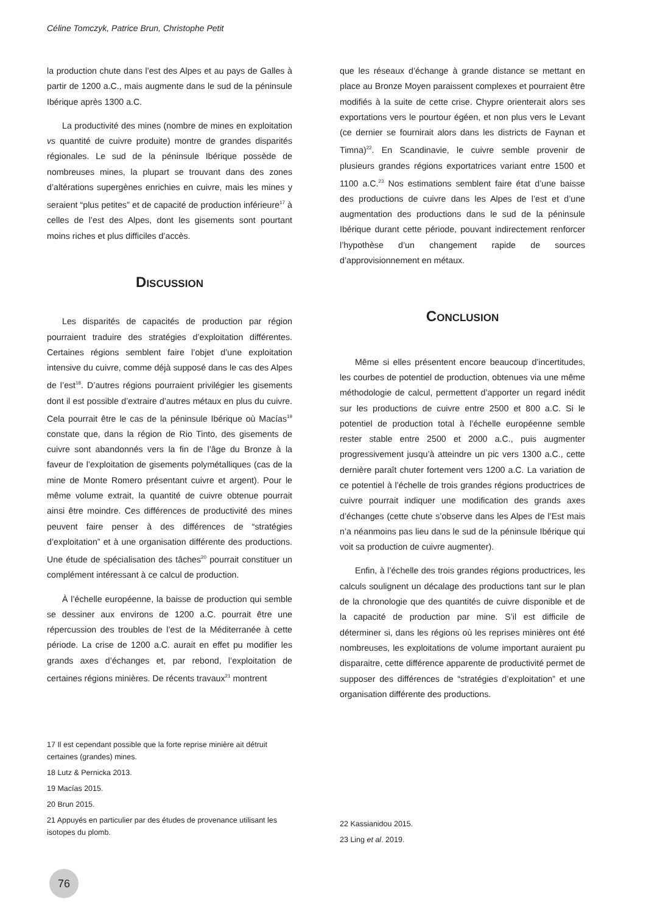Céline Tomczyk, Patrice Brun, Christophe Petit
la production chute dans l’est des Alpes et au pays de Galles à partir de 1200 a.C., mais augmente dans le sud de la péninsule Ibérique après 1300 a.C.
La productivité des mines (nombre de mines en exploitation vs quantité de cuivre produite) montre de grandes disparités régionales. Le sud de la péninsule Ibérique possède de nombreuses mines, la plupart se trouvant dans des zones d’altérations supergènes enrichies en cuivre, mais les mines y seraient “plus petites” et de capacité de production inférieure<sup>17</sup> à celles de l’est des Alpes, dont les gisements sont pourtant moins riches et plus difficiles d’accès.
Discussion
Les disparités de capacités de production par région pourraient traduire des stratégies d’exploitation différentes. Certaines régions semblent faire l’objet d’une exploitation intensive du cuivre, comme déjà supposé dans le cas des Alpes de l’est<sup>18</sup>. D’autres régions pourraient privilégier les gisements dont il est possible d’extraire d’autres métaux en plus du cuivre. Cela pourrait être le cas de la péninsule Ibérique où Macías<sup>19</sup> constate que, dans la région de Rio Tinto, des gisements de cuivre sont abandonnés vers la fin de l’âge du Bronze à la faveur de l’exploitation de gisements polymétalliques (cas de la mine de Monte Romero présentant cuivre et argent). Pour le même volume extrait, la quantité de cuivre obtenue pourrait ainsi être moindre. Ces différences de productivité des mines peuvent faire penser à des différences de “stratégies d’exploitation” et à une organisation différente des productions. Une étude de spécialisation des tâches<sup>20</sup> pourrait constituer un complément intéressant à ce calcul de production.
À l’échelle européenne, la baisse de production qui semble se dessiner aux environs de 1200 a.C. pourrait être une répercussion des troubles de l’est de la Méditerranée à cette période. La crise de 1200 a.C. aurait en effet pu modifier les grands axes d’échanges et, par rebond, l’exploitation de certaines régions minières. De récents travaux<sup>21</sup> montrent
que les réseaux d’échange à grande distance se mettant en place au Bronze Moyen paraissent complexes et pourraient être modifiés à la suite de cette crise. Chypre orienterait alors ses exportations vers le pourtour égéen, et non plus vers le Levant (ce dernier se fournirait alors dans les districts de Faynan et Timna)<sup>22</sup>. En Scandinavie, le cuivre semble provenir de plusieurs grandes régions exportatrices variant entre 1500 et 1100 a.C.<sup>23</sup> Nos estimations semblent faire état d’une baisse des productions de cuivre dans les Alpes de l’est et d’une augmentation des productions dans le sud de la péninsule Ibérique durant cette période, pouvant indirectement renforcer l’hypothèse d’un changement rapide de sources d’approvisionnement en métaux.
Conclusion
Même si elles présentent encore beaucoup d’incertitudes, les courbes de potentiel de production, obtenues via une même méthodologie de calcul, permettent d’apporter un regard inédit sur les productions de cuivre entre 2500 et 800 a.C. Si le potentiel de production total à l’échelle européenne semble rester stable entre 2500 et 2000 a.C., puis augmenter progressivement jusqu’à atteindre un pic vers 1300 a.C., cette dernière paraît chuter fortement vers 1200 a.C. La variation de ce potentiel à l’échelle de trois grandes régions productrices de cuivre pourrait indiquer une modification des grands axes d’échanges (cette chute s’observe dans les Alpes de l’Est mais n’a néanmoins pas lieu dans le sud de la péninsule Ibérique qui voit sa production de cuivre augmenter).
Enfin, à l’échelle des trois grandes régions productrices, les calculs soulignent un décalage des productions tant sur le plan de la chronologie que des quantités de cuivre disponible et de la capacité de production par mine. S’il est difficile de déterminer si, dans les régions où les reprises minières ont été nombreuses, les exploitations de volume important auraient pu disparaitre, cette différence apparente de productivité permet de supposer des différences de “stratégies d’exploitation” et une organisation différente des productions.
17 Il est cependant possible que la forte reprise minière ait détruit certaines (grandes) mines.
18 Lutz & Pernicka 2013.
19 Macías 2015.
20 Brun 2015.
21 Appuyés en particulier par des études de provenance utilisant les isotopes du plomb.
22 Kassianidou 2015.
23 Ling et al. 2019.
76